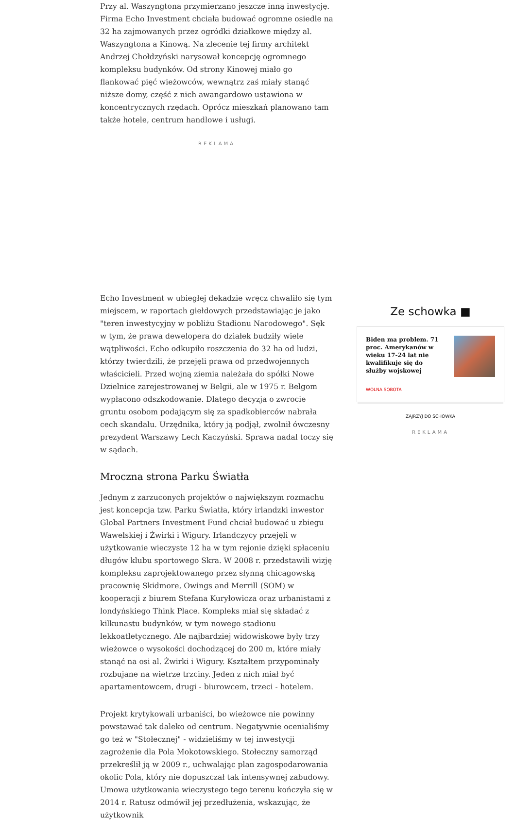Przy al. Waszyngtona przymierzano jeszcze inną inwestycję. Firma Echo Investment chciała budować ogromne osiedle na 32 ha zajmowanych przez ogródki działkowe między al. Waszyngtona a Kinową. Na zlecenie tej firmy architekt Andrzej Chołdzyński narysował koncepcję ogromnego kompleksu budynków. Od strony Kinowej miało go flankować pięć wieżowców, wewnątrz zaś miały stanąć niższe domy, część z nich awangardowo ustawiona w koncentrycznych rzędach. Oprócz mieszkań planowano tam także hotele, centrum handlowe i usługi.
REKLAMA
Echo Investment w ubiegłej dekadzie wręcz chwaliło się tym miejscem, w raportach giełdowych przedstawiając je jako "teren inwestycyjny w pobliżu Stadionu Narodowego". Sęk w tym, że prawa dewelopera do działek budziły wiele wątpliwości. Echo odkupiło roszczenia do 32 ha od ludzi, którzy twierdzili, że przejęli prawa od przedwojennych właścicieli. Przed wojną ziemia należała do spółki Nowe Dzielnice zarejestrowanej w Belgii, ale w 1975 r. Belgom wypłacono odszkodowanie. Dlatego decyzja o zwrocie gruntu osobom podającym się za spadkobierców nabrała cech skandalu. Urzędnika, który ją podjął, zwolnił ówczesny prezydent Warszawy Lech Kaczyński. Sprawa nadal toczy się w sądach.
Mroczna strona Parku Światła
Jednym z zarzuconych projektów o największym rozmachu jest koncepcja tzw. Parku Światła, który irlandzki inwestor Global Partners Investment Fund chciał budować u zbiegu Wawelskiej i Żwirki i Wigury. Irlandczycy przejęli w użytkowanie wieczyste 12 ha w tym rejonie dzięki spłaceniu długów klubu sportowego Skra. W 2008 r. przedstawili wizję kompleksu zaprojektowanego przez słynną chicagowską pracownię Skidmore, Owings and Merrill (SOM) w kooperacji z biurem Stefana Kuryłowicza oraz urbanistami z londyńskiego Think Place. Kompleks miał się składać z kilkunastu budynków, w tym nowego stadionu lekkoatletycznego. Ale najbardziej widowiskowe były trzy wieżowce o wysokości dochodzącej do 200 m, które miały stanąć na osi al. Żwirki i Wigury. Kształtem przypominały rozbujane na wietrze trzciny. Jeden z nich miał być apartamentowcem, drugi - biurowcem, trzeci - hotelem.
Projekt krytykowali urbaniści, bo wieżowce nie powinny powstawać tak daleko od centrum. Negatywnie ocenialiśmy go też w "Stołecznej" - widzieliśmy w tej inwestycji zagrożenie dla Pola Mokotowskiego. Stołeczny samorząd przekreślił ją w 2009 r., uchwalając plan zagospodarowania okolic Pola, który nie dopuszczał tak intensywnej zabudowy. Umowa użytkowania wieczystego tego terenu kończyła się w 2014 r. Ratusz odmówił jej przedłużenia, wskazując, że użytkownik
Ze schowka ■
Biden ma problem. 71 proc. Amerykanów w wieku 17-24 lat nie kwalifikuje się do służby wojskowej
WOLNA SOBOTA
ZAJRZYJ DO SCHOWKA
REKLAMA